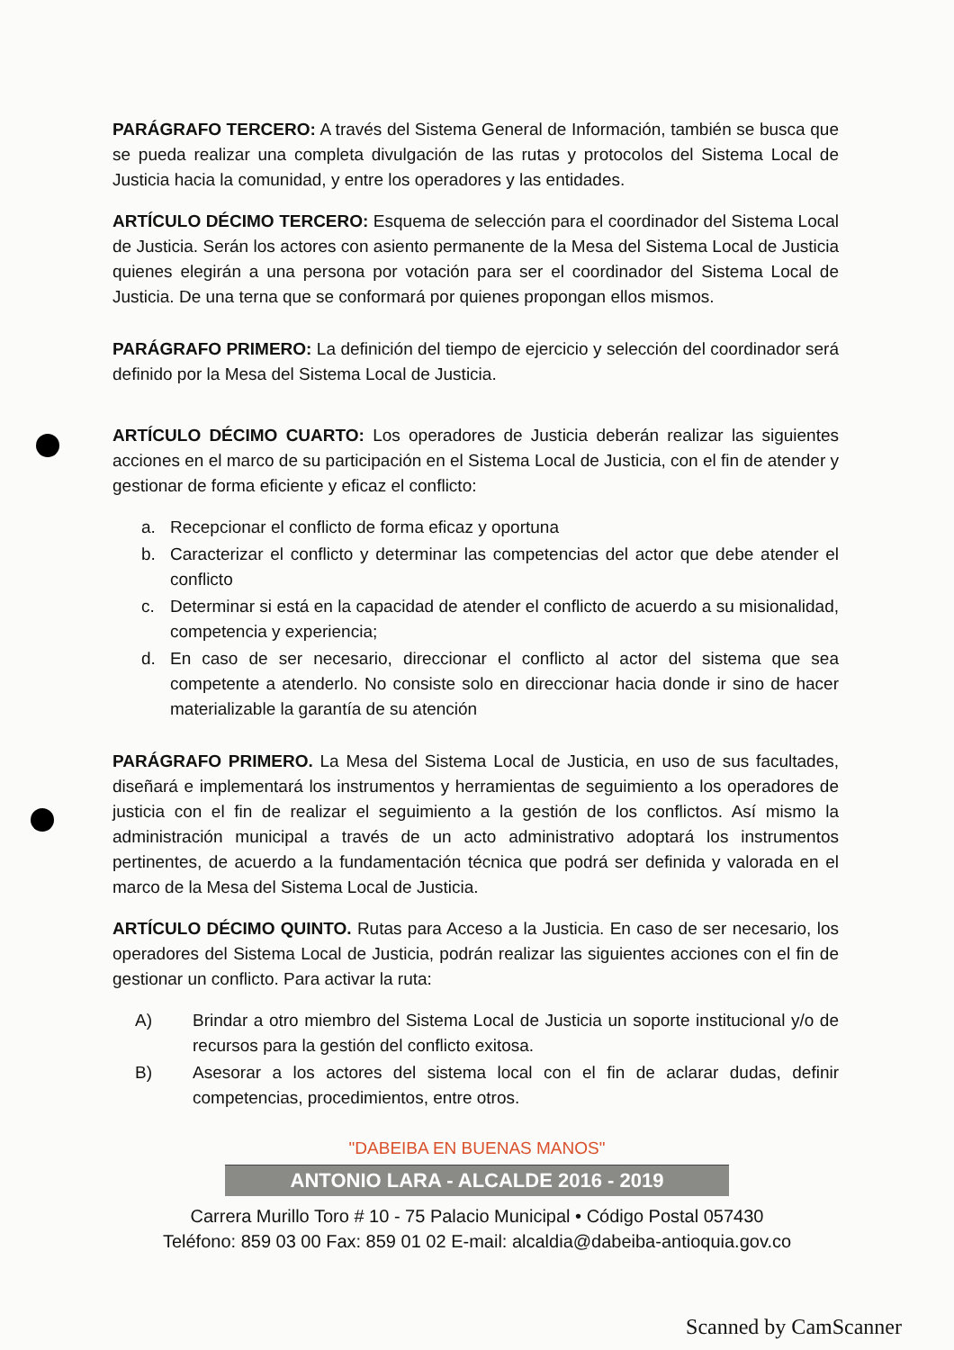PARÁGRAFO TERCERO: A través del Sistema General de Información, también se busca que se pueda realizar una completa divulgación de las rutas y protocolos del Sistema Local de Justicia hacia la comunidad, y entre los operadores y las entidades.
ARTÍCULO DÉCIMO TERCERO: Esquema de selección para el coordinador del Sistema Local de Justicia. Serán los actores con asiento permanente de la Mesa del Sistema Local de Justicia quienes elegirán a una persona por votación para ser el coordinador del Sistema Local de Justicia. De una terna que se conformará por quienes propongan ellos mismos.
PARÁGRAFO PRIMERO: La definición del tiempo de ejercicio y selección del coordinador será definido por la Mesa del Sistema Local de Justicia.
ARTÍCULO DÉCIMO CUARTO: Los operadores de Justicia deberán realizar las siguientes acciones en el marco de su participación en el Sistema Local de Justicia, con el fin de atender y gestionar de forma eficiente y eficaz el conflicto:
a. Recepcionar el conflicto de forma eficaz y oportuna
b. Caracterizar el conflicto y determinar las competencias del actor que debe atender el conflicto
c. Determinar si está en la capacidad de atender el conflicto de acuerdo a su misionalidad, competencia y experiencia;
d. En caso de ser necesario, direccionar el conflicto al actor del sistema que sea competente a atenderlo. No consiste solo en direccionar hacia donde ir sino de hacer materializable la garantía de su atención
PARÁGRAFO PRIMERO. La Mesa del Sistema Local de Justicia, en uso de sus facultades, diseñará e implementará los instrumentos y herramientas de seguimiento a los operadores de justicia con el fin de realizar el seguimiento a la gestión de los conflictos. Así mismo la administración municipal a través de un acto administrativo adoptará los instrumentos pertinentes, de acuerdo a la fundamentación técnica que podrá ser definida y valorada en el marco de la Mesa del Sistema Local de Justicia.
ARTÍCULO DÉCIMO QUINTO. Rutas para Acceso a la Justicia. En caso de ser necesario, los operadores del Sistema Local de Justicia, podrán realizar las siguientes acciones con el fin de gestionar un conflicto. Para activar la ruta:
A) Brindar a otro miembro del Sistema Local de Justicia un soporte institucional y/o de recursos para la gestión del conflicto exitosa.
B) Asesorar a los actores del sistema local con el fin de aclarar dudas, definir competencias, procedimientos, entre otros.
"DABEIBA EN BUENAS MANOS"
ANTONIO LARA - ALCALDE 2016 - 2019
Carrera Murillo Toro # 10 - 75 Palacio Municipal • Código Postal 057430
Teléfono: 859 03 00 Fax: 859 01 02 E-mail: alcaldia@dabeiba-antioquia.gov.co
Scanned by CamScanner